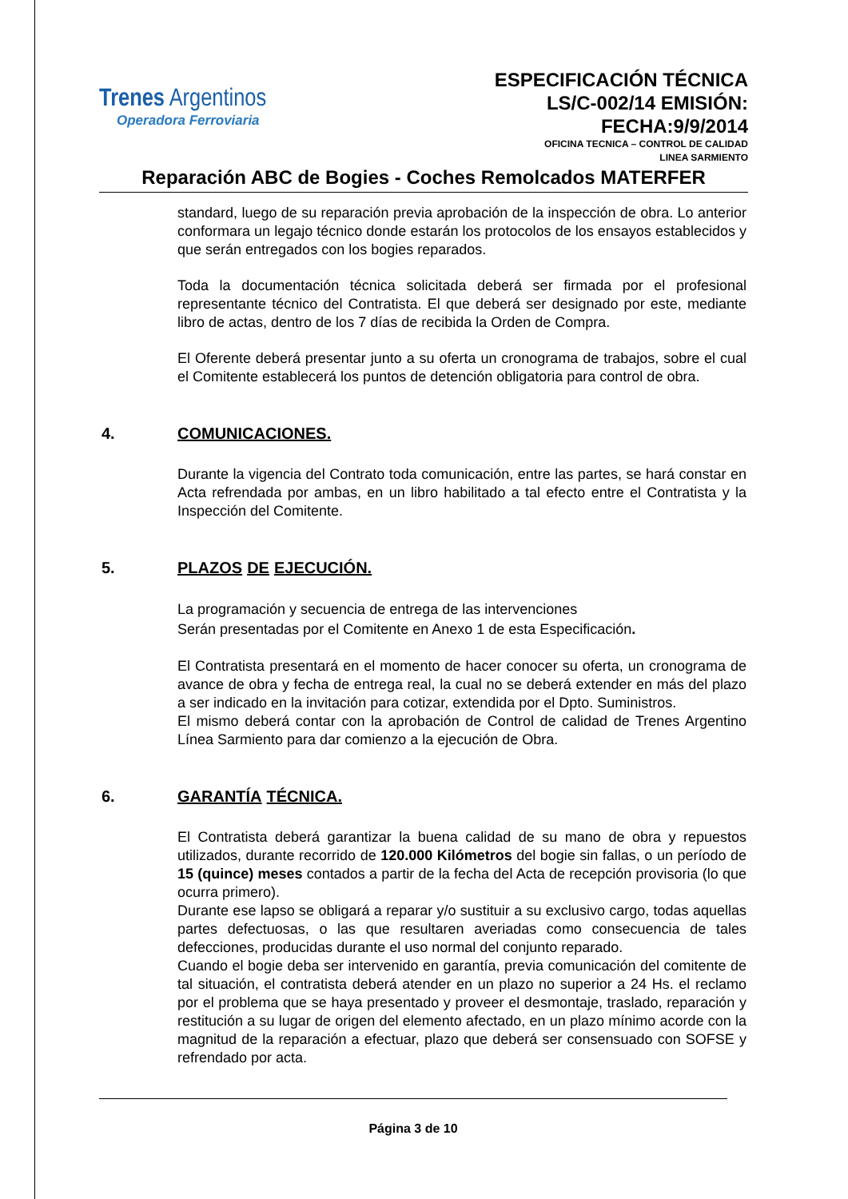Trenes Argentinos
Operadora Ferroviaria
ESPECIFICACIÓN TÉCNICA
LS/C-002/14 EMISIÓN:
FECHA:9/9/2014
OFICINA TECNICA – CONTROL DE CALIDAD
LINEA SARMIENTO
Reparación ABC de Bogies - Coches Remolcados MATERFER
standard, luego de su reparación previa aprobación de la inspección de obra. Lo anterior conformara un legajo técnico donde estarán los protocolos de los ensayos establecidos y que serán entregados con los bogies reparados.
Toda la documentación técnica solicitada deberá ser firmada por el profesional representante técnico del Contratista. El que deberá ser designado por este, mediante libro de actas, dentro de los 7 días de recibida la Orden de Compra.
El Oferente deberá presentar junto a su oferta un cronograma de trabajos, sobre el cual el Comitente establecerá los puntos de detención obligatoria para control de obra.
4. COMUNICACIONES.
Durante la vigencia del Contrato toda comunicación, entre las partes, se hará constar en Acta refrendada por ambas, en un libro habilitado a tal efecto entre el Contratista y la Inspección del Comitente.
5. PLAZOS DE EJECUCIÓN.
La programación y secuencia de entrega de las intervenciones
Serán presentadas por el Comitente en Anexo 1 de esta Especificación.
El Contratista presentará en el momento de hacer conocer su oferta, un cronograma de avance de obra y fecha de entrega real, la cual no se deberá extender en más del plazo a ser indicado en la invitación para cotizar, extendida por el Dpto. Suministros.
El mismo deberá contar con la aprobación de Control de calidad de Trenes Argentino Línea Sarmiento para dar comienzo a la ejecución de Obra.
6. GARANTÍA TÉCNICA.
El Contratista deberá garantizar la buena calidad de su mano de obra y repuestos utilizados, durante recorrido de 120.000 Kilómetros del bogie sin fallas, o un período de 15 (quince) meses contados a partir de la fecha del Acta de recepción provisoria (lo que ocurra primero).
Durante ese lapso se obligará a reparar y/o sustituir a su exclusivo cargo, todas aquellas partes defectuosas, o las que resultaren averiadas como consecuencia de tales defecciones, producidas durante el uso normal del conjunto reparado.
Cuando el bogie deba ser intervenido en garantía, previa comunicación del comitente de tal situación, el contratista deberá atender en un plazo no superior a 24 Hs. el reclamo por el problema que se haya presentado y proveer el desmontaje, traslado, reparación y restitución a su lugar de origen del elemento afectado, en un plazo mínimo acorde con la magnitud de la reparación a efectuar, plazo que deberá ser consensuado con SOFSE y refrendado por acta.
Página 3 de 10